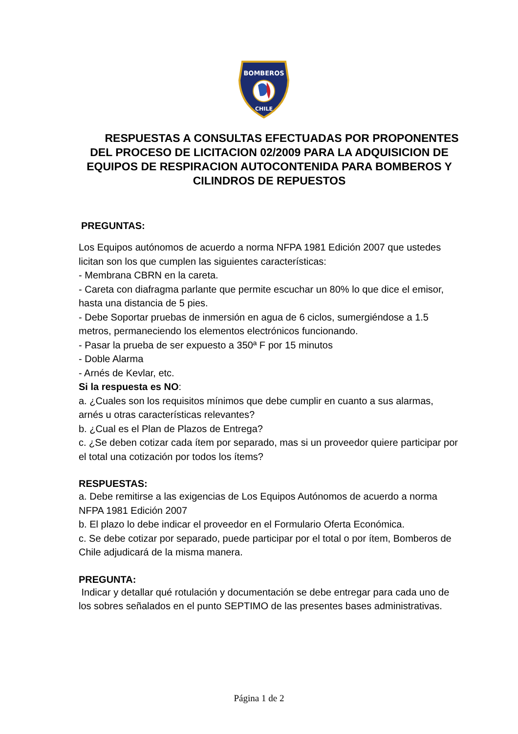BOMBEROS
CHILE
RESPUESTAS A CONSULTAS EFECTUADAS POR PROPONENTES DEL PROCESO DE LICITACION 02/2009 PARA LA ADQUISICION DE EQUIPOS DE RESPIRACION AUTOCONTENIDA PARA BOMBEROS Y CILINDROS DE REPUESTOS
PREGUNTAS:
Los Equipos autónomos de acuerdo a norma NFPA 1981 Edición 2007 que ustedes licitan son los que cumplen las siguientes características:
- Membrana CBRN en la careta.
- Careta con diafragma parlante que permite escuchar un 80% lo que dice el emisor, hasta una distancia de 5 pies.
- Debe Soportar pruebas de inmersión en agua de 6 ciclos, sumergiéndose a 1.5 metros, permaneciendo los elementos electrónicos funcionando.
- Pasar la prueba de ser expuesto a 350ª F por 15 minutos
- Doble Alarma
- Arnés de Kevlar, etc.
Si la respuesta es NO:
a. ¿Cuales son los requisitos mínimos que debe cumplir en cuanto a sus alarmas, arnés u otras características relevantes?
b. ¿Cual es el Plan de Plazos de Entrega?
c. ¿Se deben cotizar cada ítem por separado, mas si un proveedor quiere participar por el total una cotización por todos los ítems?
RESPUESTAS:
a. Debe remitirse a las exigencias de Los Equipos Autónomos de acuerdo a norma NFPA 1981 Edición 2007
b. El plazo lo debe indicar el proveedor en el Formulario Oferta Económica.
c. Se debe cotizar por separado, puede participar por el total o por ítem, Bomberos de Chile adjudicará de la misma manera.
PREGUNTA:
Indicar y detallar qué rotulación y documentación se debe entregar para cada uno de los sobres señalados en el punto SEPTIMO de las presentes bases administrativas.
Página 1 de 2